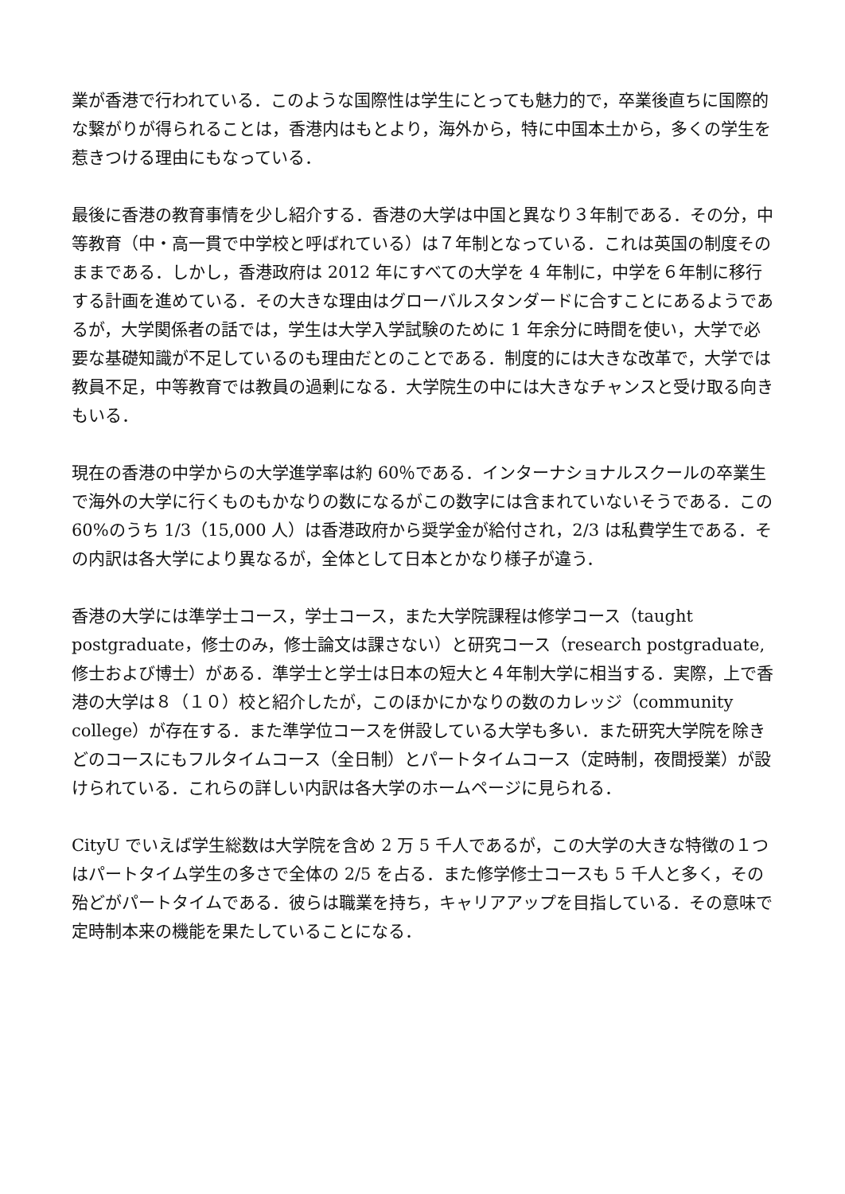業が香港で行われている．このような国際性は学生にとっても魅力的で，卒業後直ちに国際的な繋がりが得られることは，香港内はもとより，海外から，特に中国本土から，多くの学生を惹きつける理由にもなっている．
最後に香港の教育事情を少し紹介する．香港の大学は中国と異なり３年制である．その分，中等教育（中・高一貫で中学校と呼ばれている）は７年制となっている．これは英国の制度そのままである．しかし，香港政府は 2012 年にすべての大学を 4 年制に，中学を６年制に移行する計画を進めている．その大きな理由はグローバルスタンダードに合すことにあるようであるが，大学関係者の話では，学生は大学入学試験のために 1 年余分に時間を使い，大学で必要な基礎知識が不足しているのも理由だとのことである．制度的には大きな改革で，大学では教員不足，中等教育では教員の過剰になる．大学院生の中には大きなチャンスと受け取る向きもいる．
現在の香港の中学からの大学進学率は約 60％である．インターナショナルスクールの卒業生で海外の大学に行くものもかなりの数になるがこの数字には含まれていないそうである．この 60%のうち 1/3（15,000 人）は香港政府から奨学金が給付され，2/3 は私費学生である．その内訳は各大学により異なるが，全体として日本とかなり様子が違う．
香港の大学には準学士コース，学士コース，また大学院課程は修学コース（taught postgraduate，修士のみ，修士論文は課さない）と研究コース（research postgraduate,修士および博士）がある．準学士と学士は日本の短大と４年制大学に相当する．実際，上で香港の大学は８（１０）校と紹介したが，このほかにかなりの数のカレッジ（community college）が存在する．また準学位コースを併設している大学も多い．また研究大学院を除きどのコースにもフルタイムコース（全日制）とパートタイムコース（定時制，夜間授業）が設けられている．これらの詳しい内訳は各大学のホームページに見られる．
CityU でいえば学生総数は大学院を含め 2 万 5 千人であるが，この大学の大きな特徴の１つはパートタイム学生の多さで全体の 2/5 を占る．また修学修士コースも 5 千人と多く，その殆どがパートタイムである．彼らは職業を持ち，キャリアアップを目指している．その意味で定時制本来の機能を果たしていることになる．